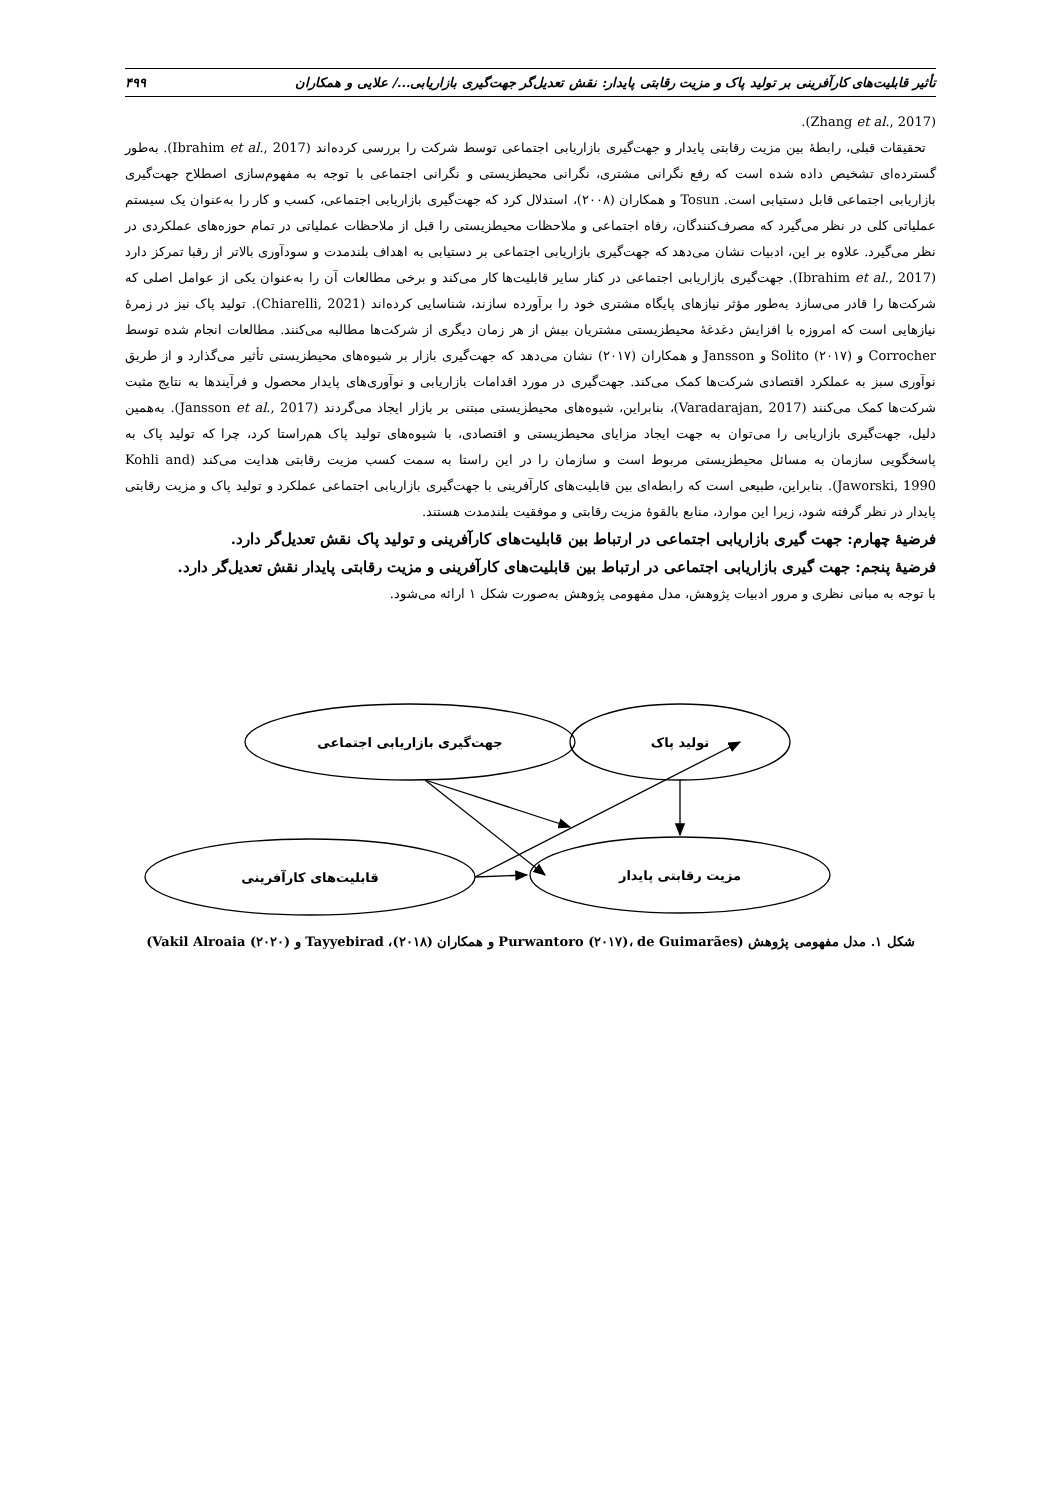تأثیر قابلیت‌های کارآفرینی بر تولید پاک و مزیت رقابتی پایدار: نقش تعدیل‌گر جهت‌گیری بازاریابی.../ علایی و همکاران ۴۹۹
(Zhang et al., 2017).
تحقیقات قبلی، رابطهٔ بین مزیت رقابتی پایدار و جهت‌گیری بازاریابی اجتماعی توسط شرکت را بررسی کرده‌اند (Ibrahim et al., 2017). به‌طور گسترده‌ای تشخیص داده شده است که رفع نگرانی مشتری، نگرانی محیطزیستی و نگرانی اجتماعی با توجه به مفهوم‌سازی اصطلاح جهت‌گیری بازاریابی اجتماعی قابل دستیابی است. Tosun و همکاران (۲۰۰۸)، استدلال کرد که جهت‌گیری بازاریابی اجتماعی، کسب و کار را به‌عنوان یک سیستم عملیاتی کلی در نظر می‌گیرد که مصرف‌کنندگان، رفاه اجتماعی و ملاحظات محیطزیستی را قبل از ملاحظات عملیاتی در تمام حوزه‌های عملکردی در نظر می‌گیرد. علاوه بر این، ادبیات نشان می‌دهد که جهت‌گیری بازاریابی اجتماعی بر دستیابی به اهداف بلندمدت و سودآوری بالاتر از رقبا تمرکز دارد (Ibrahim et al., 2017). جهت‌گیری بازاریابی اجتماعی در کنار سایر قابلیت‌ها کار می‌کند و برخی مطالعات آن را به‌عنوان یکی از عوامل اصلی که شرکت‌ها را قادر می‌سازد به‌طور مؤثر نیازهای پایگاه مشتری خود را برآورده سازند، شناسایی کرده‌اند (Chiarelli, 2021). تولید پاک نیز در زمرهٔ نیازهایی است که امروزه با افزایش دغدغهٔ محیطزیستی مشتریان بیش از هر زمان دیگری از شرکت‌ها مطالبه می‌کنند. مطالعات انجام شده توسط Corrocher و Solito (۲۰۱۷) و Jansson و همکاران (۲۰۱۷) نشان می‌دهد که جهت‌گیری بازار بر شیوه‌های محیطزیستی تأثیر می‌گذارد و از طریق نوآوری سبز به عملکرد اقتصادی شرکت‌ها کمک می‌کند. جهت‌گیری در مورد اقدامات بازاریابی و نوآوری‌های پایدار محصول و فرآیندها به نتایج مثبت شرکت‌ها کمک می‌کنند (Varadarajan, 2017)، بنابراین، شیوه‌های محیطزیستی مبتنی بر بازار ایجاد می‌گردند (Jansson et al., 2017). به‌همین دلیل، جهت‌گیری بازاریابی را می‌توان به جهت ایجاد مزایای محیطزیستی و اقتصادی، با شیوه‌های تولید پاک هم‌راستا کرد، چرا که تولید پاک به پاسخگویی سازمان به مسائل محیطزیستی مربوط است و سازمان را در این راستا به سمت کسب مزیت رقابتی هدایت می‌کند (Kohli and Jaworski, 1990). بنابراین، طبیعی است که رابطه‌ای بین قابلیت‌های کارآفرینی با جهت‌گیری بازاریابی اجتماعی عملکرد و تولید پاک و مزیت رقابتی پایدار در نظر گرفته شود، زیرا این موارد، منابع بالقوهٔ مزیت رقابتی و موفقیت بلندمدت هستند.
فرضیهٔ چهارم: جهت گیری بازاریابی اجتماعی در ارتباط بین قابلیت‌های کارآفرینی و تولید پاک نقش تعدیل‌گر دارد.
فرضیهٔ پنجم: جهت گیری بازاریابی اجتماعی در ارتباط بین قابلیت‌های کارآفرینی و مزیت رقابتی پایدار نقش تعدیل‌گر دارد.
با توجه به مبانی نظری و مرور ادبیات پژوهش، مدل مفهومی پژوهش به‌صورت شکل ۱ ارائه می‌شود.
جهت‌گیری بازاریابی اجتماعی
تولید پاک
قابلیت‌های کارآفرینی
مزیت رقابتی پایدار
شکل ۱. مدل مفهومی پژوهش (Purwantoro (۲۰۱۷)، de Guimarães و همکاران (۲۰۱۸)، Tayyebirad و Vakil Alroaia (۲۰۲۰))